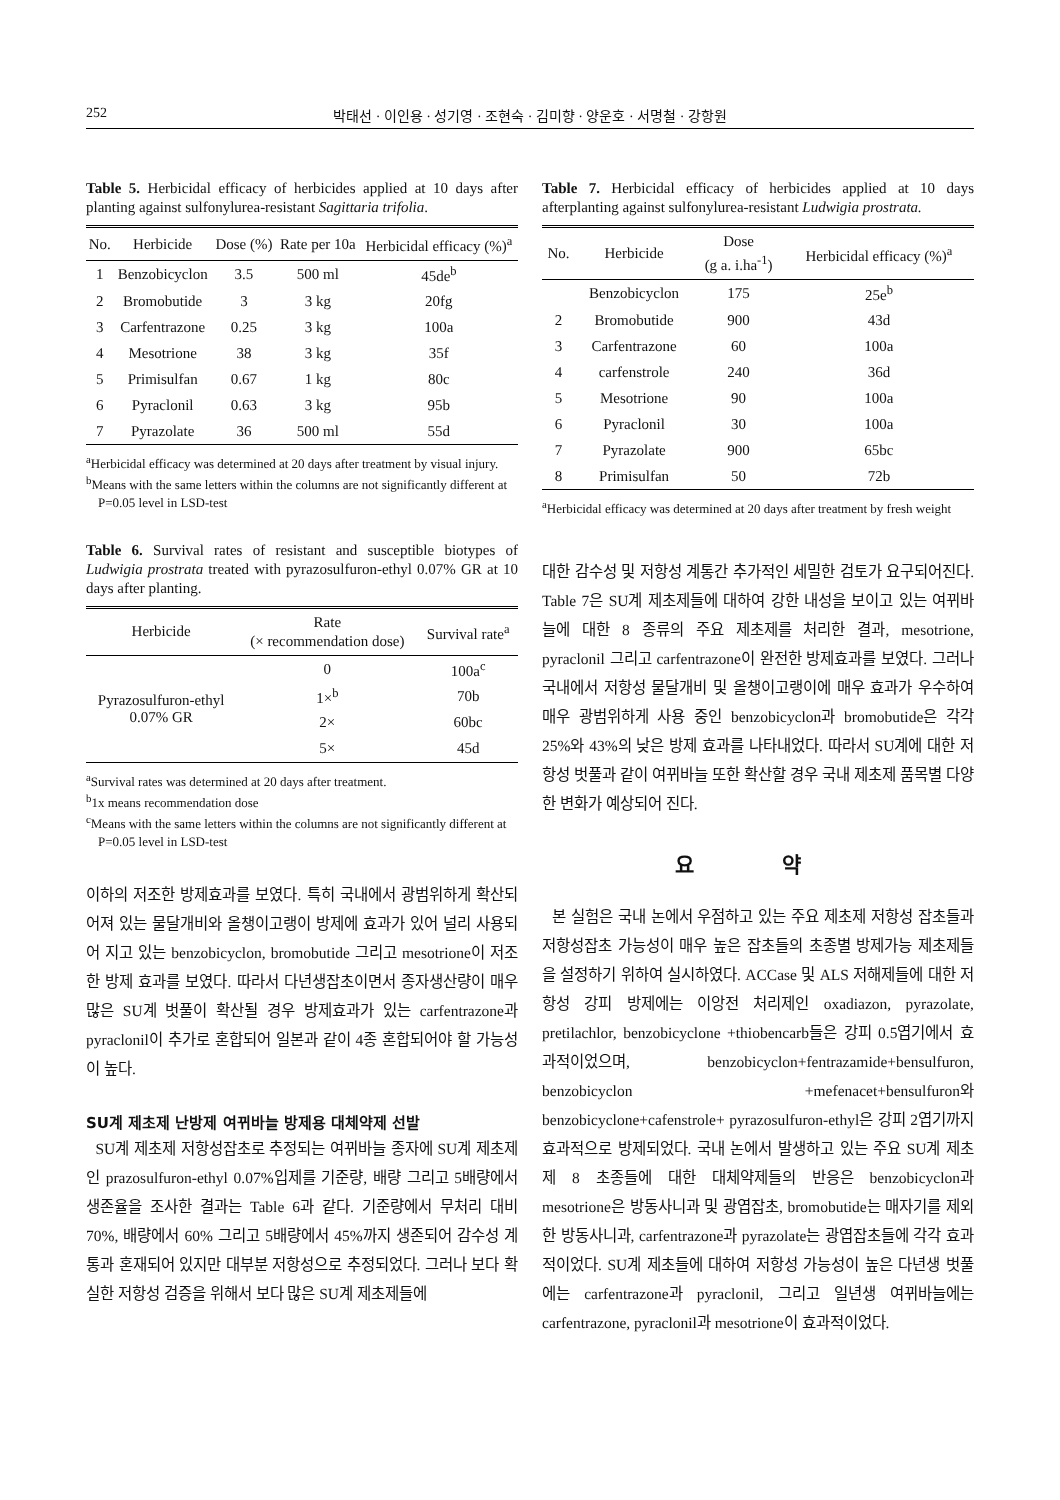252 박태선 · 이인용 · 성기영 · 조현숙 · 김미향 · 양운호 · 서명철 · 강항원
Table 5. Herbicidal efficacy of herbicides applied at 10 days after planting against sulfonylurea-resistant Sagittaria trifolia.
| No. | Herbicide | Dose (%) | Rate per 10a | Herbicidal efficacy (%)<sup>a</sup> |
| --- | --- | --- | --- | --- |
| 1 | Benzobicyclon | 3.5 | 500 ml | 45de<sup>b</sup> |
| 2 | Bromobutide | 3 | 3 kg | 20fg |
| 3 | Carfentrazone | 0.25 | 3 kg | 100a |
| 4 | Mesotrione | 38 | 3 kg | 35f |
| 5 | Primisulfan | 0.67 | 1 kg | 80c |
| 6 | Pyraclonil | 0.63 | 3 kg | 95b |
| 7 | Pyrazolate | 36 | 500 ml | 55d |
<sup>a</sup> Herbicidal efficacy was determined at 20 days after treatment by visual injury.
<sup>b</sup> Means with the same letters within the columns are not significantly different at P=0.05 level in LSD-test
Table 6. Survival rates of resistant and susceptible biotypes of Ludwigia prostrata treated with pyrazosulfuron-ethyl 0.07% GR at 10 days after planting.
| Herbicide | Rate (× recommendation dose) | Survival rate<sup>a</sup> |
| --- | --- | --- |
| Pyrazosulfuron-ethyl 0.07% GR | 0 | 100a<sup>c</sup> |
| | 1×<sup>b</sup> | 70b |
| | 2× | 60bc |
| | 5× | 45d |
<sup>a</sup> Survival rates was determined at 20 days after treatment.
<sup>b</sup> 1x means recommendation dose
<sup>c</sup> Means with the same letters within the columns are not significantly different at P=0.05 level in LSD-test
이하의 저조한 방제효과를 보였다. 특히 국내에서 광범위하게 확산되어져 있는 물달개비와 올챙이고랭이 방제에 효과가 있어 널리 사용되어 지고 있는 benzobicyclon, bromobutide 그리고 mesotrione이 저조한 방제 효과를 보였다. 따라서 다년생잡초이면서 종자생산량이 매우 많은 SU계 벗풀이 확산될 경우 방제효과가 있는 carfentrazone과 pyraclonil이 추가로 혼합되어 일본과 같이 4종 혼합되어야 할 가능성이 높다.
SU계 제초제 난방제 여뀌바늘 방제용 대체약제 선발
SU계 제초제 저항성잡초로 추정되는 여뀌바늘 종자에 SU계 제초제인 prazosulfuron-ethyl 0.07%입제를 기준량, 배량 그리고 5배량에서 생존율을 조사한 결과는 Table 6과 같다. 기준량에서 무처리 대비 70%, 배량에서 60% 그리고 5배량에서 45%까지 생존되어 감수성 계통과 혼재되어 있지만 대부분 저항성으로 추정되었다. 그러나 보다 확실한 저항성 검증을 위해서 보다 많은 SU계 제초제들에
Table 7. Herbicidal efficacy of herbicides applied at 10 days afterplanting against sulfonylurea-resistant Ludwigia prostrata.
| No. | Herbicide | Dose (g a. i.ha<sup>-1</sup>) | Herbicidal efficacy (%)<sup>a</sup> |
| --- | --- | --- | --- |
| | Benzobicyclon | 175 | 25e<sup>b</sup> |
| 2 | Bromobutide | 900 | 43d |
| 3 | Carfentrazone | 60 | 100a |
| 4 | carfenstrole | 240 | 36d |
| 5 | Mesotrione | 90 | 100a |
| 6 | Pyraclonil | 30 | 100a |
| 7 | Pyrazolate | 900 | 65bc |
| 8 | Primisulfan | 50 | 72b |
<sup>a</sup> Herbicidal efficacy was determined at 20 days after treatment by fresh weight
대한 감수성 및 저항성 계통간 추가적인 세밀한 검토가 요구되어진다. Table 7은 SU계 제초제들에 대하여 강한 내성을 보이고 있는 여뀌바늘에 대한 8 종류의 주요 제초제를 처리한 결과, mesotrione, pyraclonil 그리고 carfentrazone이 완전한 방제효과를 보였다. 그러나 국내에서 저항성 물달개비 및 올챙이고랭이에 매우 효과가 우수하여 매우 광범위하게 사용 중인 benzobicyclon과 bromobutide은 각각 25%와 43%의 낮은 방제 효과를 나타내었다. 따라서 SU계에 대한 저항성 벗풀과 같이 여뀌바늘 또한 확산할 경우 국내 제초제 품목별 다양한 변화가 예상되어 진다.
요 약
본 실험은 국내 논에서 우점하고 있는 주요 제초제 저항성 잡초들과 저항성잡초 가능성이 매우 높은 잡초들의 초종별 방제가능 제초제들을 설정하기 위하여 실시하였다. ACCase 및 ALS 저해제들에 대한 저항성 강피 방제에는 이앙전 처리제인 oxadiazon, pyrazolate, pretilachlor, benzobicyclone +thiobencarb들은 강피 0.5엽기에서 효과적이었으며, benzobicyclon+fentrazamide+bensulfuron, benzobicyclon +mefenacet+bensulfuron와 benzobicyclone+cafenstrole+ pyrazosulfuron-ethyl은 강피 2엽기까지 효과적으로 방제되었다. 국내 논에서 발생하고 있는 주요 SU계 제초제 8 초종들에 대한 대체약제들의 반응은 benzobicyclon과 mesotrione은 방동사니과 및 광엽잡초, bromobutide는 매자기를 제외한 방동사니과, carfentrazone과 pyrazolate는 광엽잡초들에 각각 효과적이었다. SU계 제초들에 대하여 저항성 가능성이 높은 다년생 벗풀에는 carfentrazone과 pyraclonil, 그리고 일년생 여뀌바늘에는 carfentrazone, pyraclonil과 mesotrione이 효과적이었다.